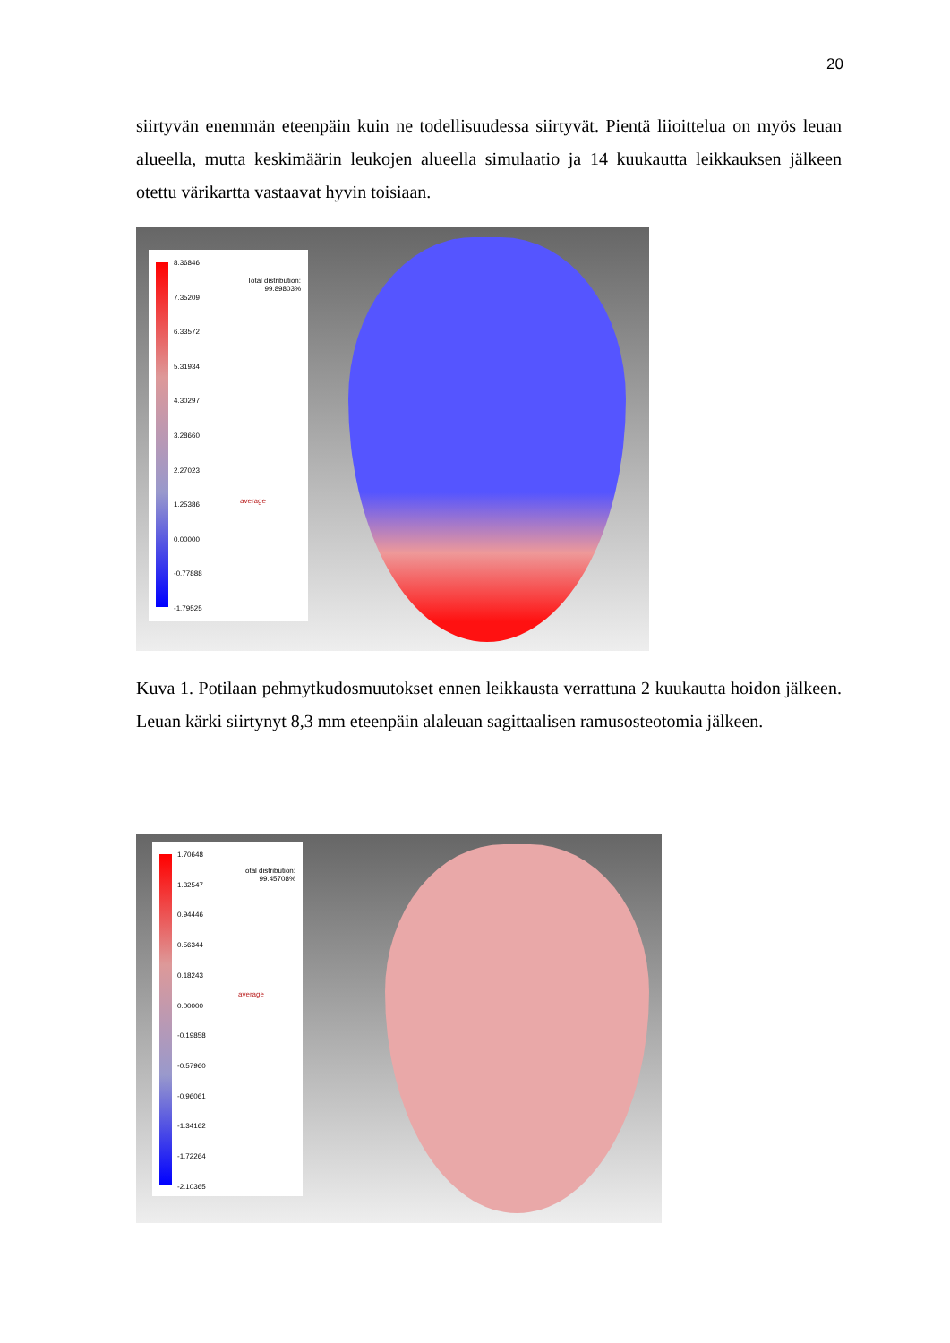20
siirtyvän enemmän eteenpäin kuin ne todellisuudessa siirtyvät. Pientä liioittelua on myös leuan alueella, mutta keskimäärin leukojen alueella simulaatio ja 14 kuukautta leikkauksen jälkeen otettu värikartta vastaavat hyvin toisiaan.
8.36846
7.35209
6.33572
5.31934
4.30297
3.28660
2.27023
1.25386
0.00000
-0.77888
-1.79525
Total distribution:
99.89803%
average
Kuva 1. Potilaan pehmytkudosmuutokset ennen leikkausta verrattuna 2 kuukautta hoidon jälkeen. Leuan kärki siirtynyt 8,3 mm eteenpäin alaleuan sagittaalisen ramusosteotomia jälkeen.
1.70648
1.32547
0.94446
0.56344
0.18243
0.00000
-0.19858
-0.57960
-0.96061
-1.34162
-1.72264
-2.10365
Total distribution:
99.45708%
average